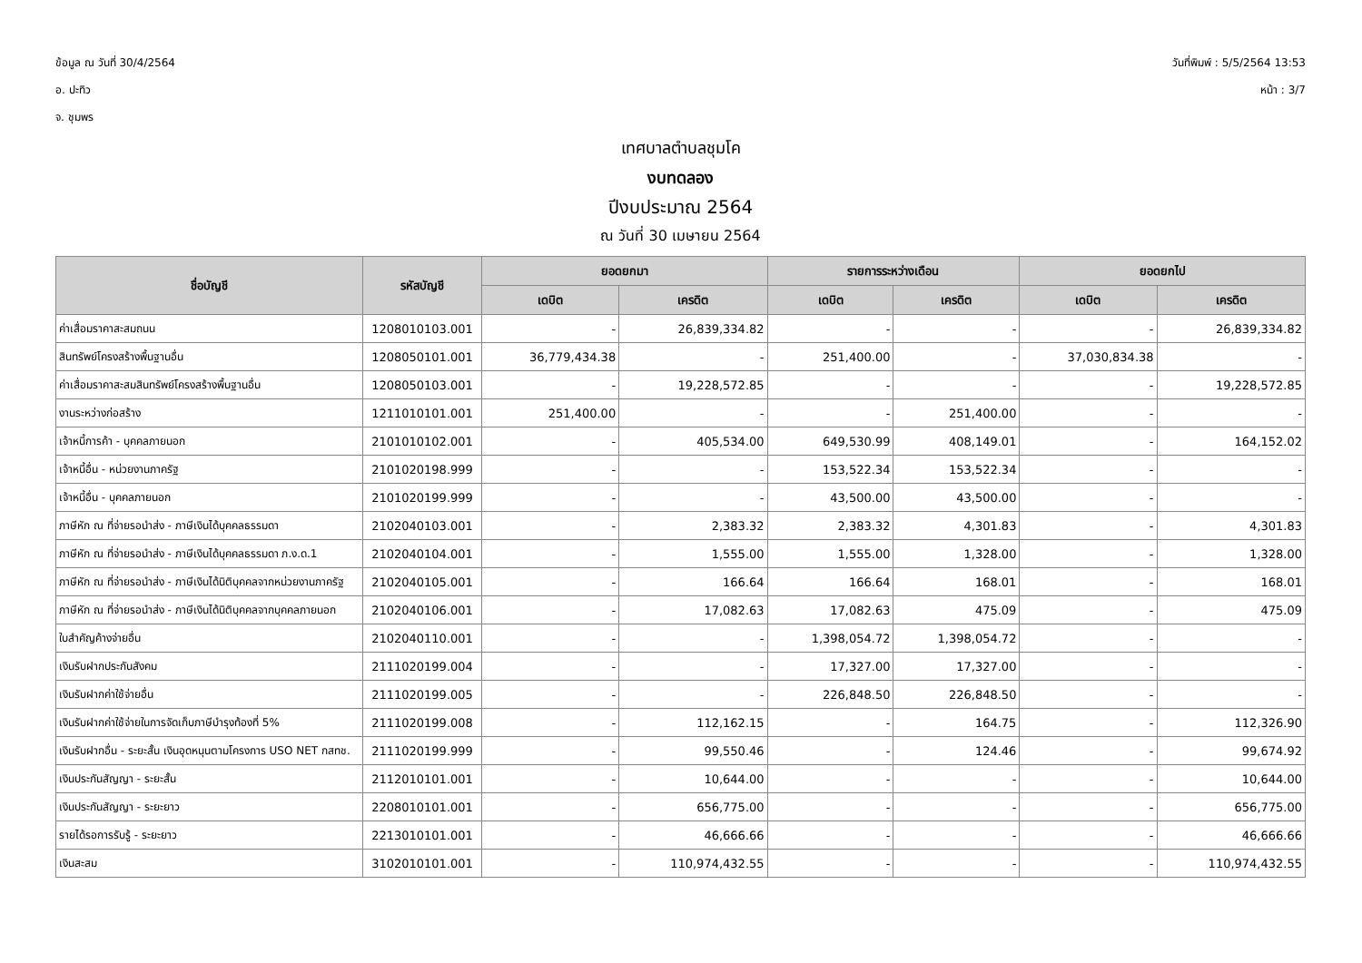ข้อมูล ณ วันที่ 30/4/2564
อ. ปะทิว
จ. ชุมพร
วันที่พิมพ์ : 5/5/2564 13:53
หน้า : 3/7
เทศบาลตำบลชุมโค
งบทดลอง
ปีงบประมาณ 2564
ณ วันที่ 30 เมษายน 2564
| ชื่อบัญชี | รหัสบัญชี | ยอดยกมา | | รายการระหว่างเดือน | | ยอดยกไป | |
| --- | --- | --- | --- | --- | --- | --- | --- |
| | | เดบิต | เครดิต | เดบิต | เครดิต | เดบิต | เครดิต |
| ค่าเสื่อมราคาสะสมถนน | 1208010103.001 | - | 26,839,334.82 | - | - | - | 26,839,334.82 |
| สินทรัพย์โครงสร้างพื้นฐานอื่น | 1208050101.001 | 36,779,434.38 | - | 251,400.00 | - | 37,030,834.38 | - |
| ค่าเสื่อมราคาสะสมสินทรัพย์โครงสร้างพื้นฐานอื่น | 1208050103.001 | - | 19,228,572.85 | - | - | - | 19,228,572.85 |
| งานระหว่างก่อสร้าง | 1211010101.001 | 251,400.00 | - | - | 251,400.00 | - | - |
| เจ้าหนี้การค้า - บุคคลภายนอก | 2101010102.001 | - | 405,534.00 | 649,530.99 | 408,149.01 | - | 164,152.02 |
| เจ้าหนี้อื่น - หน่วยงานภาครัฐ | 2101020198.999 | - | - | 153,522.34 | 153,522.34 | - | - |
| เจ้าหนี้อื่น - บุคคลภายนอก | 2101020199.999 | - | - | 43,500.00 | 43,500.00 | - | - |
| ภาษีหัก ณ ที่จ่ายรอนำส่ง - ภาษีเงินได้บุคคลธรรมดา | 2102040103.001 | - | 2,383.32 | 2,383.32 | 4,301.83 | - | 4,301.83 |
| ภาษีหัก ณ ที่จ่ายรอนำส่ง - ภาษีเงินได้บุคคลธรรมดา ภ.ง.ด.1 | 2102040104.001 | - | 1,555.00 | 1,555.00 | 1,328.00 | - | 1,328.00 |
| ภาษีหัก ณ ที่จ่ายรอนำส่ง - ภาษีเงินได้นิติบุคคลจากหน่วยงานภาครัฐ | 2102040105.001 | - | 166.64 | 166.64 | 168.01 | - | 168.01 |
| ภาษีหัก ณ ที่จ่ายรอนำส่ง - ภาษีเงินได้นิติบุคคลจากบุคคลภายนอก | 2102040106.001 | - | 17,082.63 | 17,082.63 | 475.09 | - | 475.09 |
| ใบสำคัญค้างจ่ายอื่น | 2102040110.001 | - | - | 1,398,054.72 | 1,398,054.72 | - | - |
| เงินรับฝากประกันสังคม | 2111020199.004 | - | - | 17,327.00 | 17,327.00 | - | - |
| เงินรับฝากค่าใช้จ่ายอื่น | 2111020199.005 | - | - | 226,848.50 | 226,848.50 | - | - |
| เงินรับฝากค่าใช้จ่ายในการจัดเก็บภาษีบำรุงท้องที่ 5% | 2111020199.008 | - | 112,162.15 | - | 164.75 | - | 112,326.90 |
| เงินรับฝากอื่น - ระยะสั้น เงินอุดหนุนตามโครงการ USO NET กสทช. | 2111020199.999 | - | 99,550.46 | - | 124.46 | - | 99,674.92 |
| เงินประกันสัญญา - ระยะสั้น | 2112010101.001 | - | 10,644.00 | - | - | - | 10,644.00 |
| เงินประกันสัญญา - ระยะยาว | 2208010101.001 | - | 656,775.00 | - | - | - | 656,775.00 |
| รายได้รอการรับรู้ - ระยะยาว | 2213010101.001 | - | 46,666.66 | - | - | - | 46,666.66 |
| เงินสะสม | 3102010101.001 | - | 110,974,432.55 | - | - | - | 110,974,432.55 |